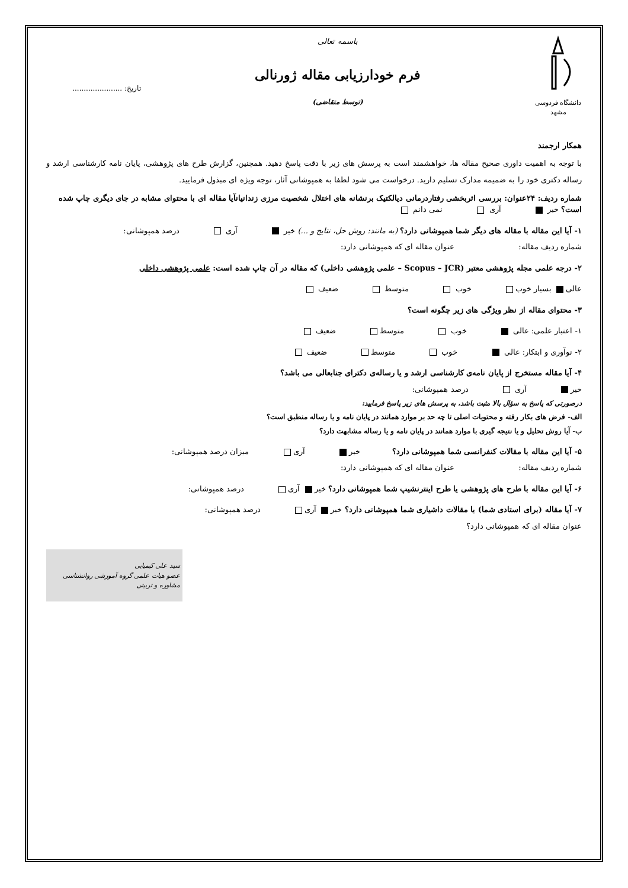دانشگاه فردوسی مشهد
باسمه تعالی
فرم خودارزیابی مقاله ژورنالی
(توسط متقاضی)
تاریخ: ......................
همکار ارجمند
با توجه به اهمیت داوری صحیح مقاله ها، خواهشمند است به پرسش های زیر با دقت پاسخ دهید. همچنین، گزارش طرح های پژوهشی، پایان نامه کارشناسی ارشد و رساله دکتری خود را به ضمیمه مدارک تسلیم دارید. درخواست می شود لطفا به همپوشانی آثار، توجه ویژه ای مبذول فرمایید.
شماره ردیف: ۲۴عنوان: بررسی اثربخشی رفتاردرمانی دیالکتیک برنشانه های اختلال شخصیت مرزی زندانیانآیا مقاله ای با محتوای مشابه در جای دیگری چاپ شده است؟ خیر آری نمی دانم
۱- آیا این مقاله با مقاله های دیگر شما همپوشانی دارد؟ (به مانند: روش حل، نتایج و ...) خیر آری درصد همپوشانی:
شماره ردیف مقاله: عنوان مقاله ای که همپوشانی دارد:
۲- درجه علمی مجله پژوهشی معتبر (Scopus – JCR – علمی پژوهشی داخلی) که مقاله در آن چاپ شده است: علمی پژوهشی داخلی
عالی بسیار خوب خوب متوسط ضعیف
۳- محتوای مقاله از نظر ویژگی های زیر چگونه است؟
۱- اعتبار علمی: عالی خوب متوسط ضعیف
۲- نوآوری و ابتکار: عالی خوب متوسط ضعیف
۴- آیا مقاله مستخرج از پایان نامه‌ی کارشناسی ارشد و یا رساله‌ی دکترای جنابعالی می باشد؟
خیر آری درصد همپوشانی:
درصورتی که پاسخ به سؤال بالا مثبت باشد، به پرسش های زیر پاسخ فرمایید:
الف- فرض های بکار رفته و محتویات اصلی تا چه حد بر موارد همانند در پایان نامه و یا رساله منطبق است؟
ب- آیا روش تحلیل و یا نتیجه گیری با موارد همانند در پایان نامه و یا رساله مشابهت دارد؟
۵- آیا این مقاله با مقالات کنفرانسی شما همپوشانی دارد؟ خیر آری میزان درصد همپوشانی:
شماره ردیف مقاله: عنوان مقاله ای که همپوشانی دارد:
۶- آیا این مقاله با طرح های پژوهشی یا طرح اینترنشیپ شما همپوشانی دارد؟ خیر آری درصد همپوشانی:
۷- آیا مقاله (برای استادی شما) با مقالات داشیاری شما همپوشانی دارد؟ خیر آری درصد همپوشانی:
عنوان مقاله ای که همپوشانی دارد؟
سید علی کیمیایی
عضو هیات علمی گروه آموزشی روانشناسی مشاوره و تربیتی